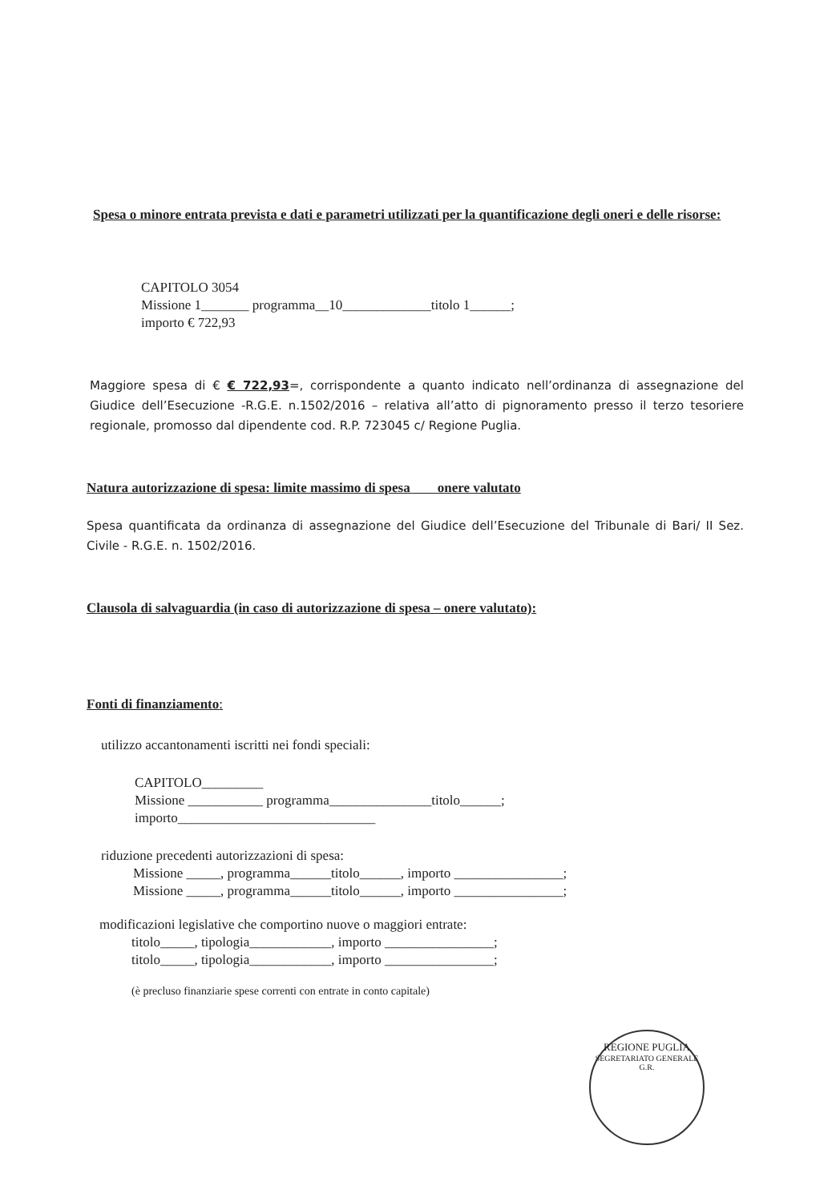Spesa o minore entrata prevista e dati e parametri utilizzati per la quantificazione degli oneri e delle risorse:
CAPITOLO 3054
Missione 1_______ programma__10_____________titolo 1______;
importo € 722,93
Maggiore spesa di € € 722,93=, corrispondente a quanto indicato nell’ordinanza di assegnazione del Giudice dell’Esecuzione -R.G.E. n.1502/2016 – relativa all’atto di pignoramento presso il terzo tesoriere regionale, promosso dal dipendente cod. R.P. 723045 c/ Regione Puglia.
Natura autorizzazione di spesa: limite massimo di spesa onere valutato
Spesa quantificata da ordinanza di assegnazione del Giudice dell’Esecuzione del Tribunale di Bari/ II Sez. Civile - R.G.E. n. 1502/2016.
Clausola di salvaguardia (in caso di autorizzazione di spesa – onere valutato):
Fonti di finanziamento:
utilizzo accantonamenti iscritti nei fondi speciali:
CAPITOLO_________
Missione ___________ programma_______________titolo______;
importo_____________________________
riduzione precedenti autorizzazioni di spesa:
Missione _____, programma______titolo______, importo ________________;
Missione _____, programma______titolo______, importo ________________;
modificazioni legislative che comportino nuove o maggiori entrate:
titolo_____, tipologia____________, importo ________________;
titolo_____, tipologia____________, importo ________________;
(è precluso finanziarie spese correnti con entrate in conto capitale)
REGIONE PUGLIA
SEGRETARIATO GENERALE G.R.